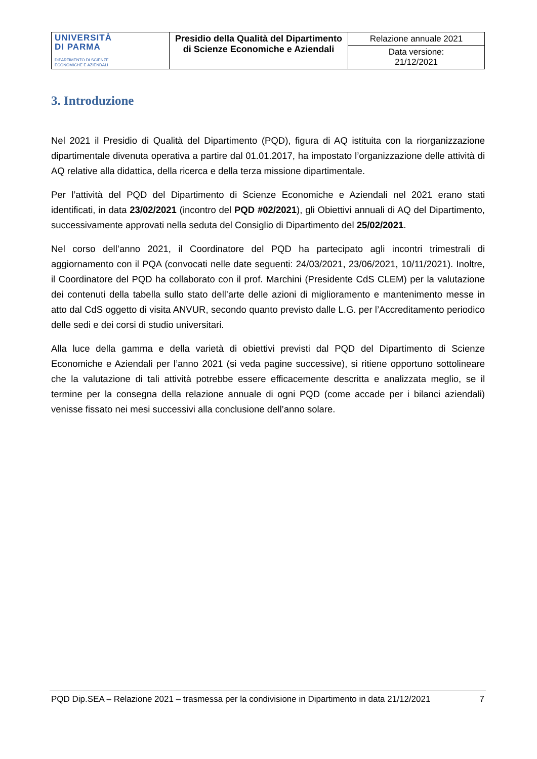| UNIVERSITÀ DI PARMA DIPARTIMENTO DI SCIENZE ECONOMICHE E AZIENDALI | Presidio della Qualità del Dipartimento di Scienze Economiche e Aziendali | Relazione annuale 2021 |
| | | Data versione: 21/12/2021 |
3. Introduzione
Nel 2021 il Presidio di Qualità del Dipartimento (PQD), figura di AQ istituita con la riorganizzazione dipartimentale divenuta operativa a partire dal 01.01.2017, ha impostato l’organizzazione delle attività di AQ relative alla didattica, della ricerca e della terza missione dipartimentale.
Per l’attività del PQD del Dipartimento di Scienze Economiche e Aziendali nel 2021 erano stati identificati, in data 23/02/2021 (incontro del PQD #02/2021), gli Obiettivi annuali di AQ del Dipartimento, successivamente approvati nella seduta del Consiglio di Dipartimento del 25/02/2021.
Nel corso dell’anno 2021, il Coordinatore del PQD ha partecipato agli incontri trimestrali di aggiornamento con il PQA (convocati nelle date seguenti: 24/03/2021, 23/06/2021, 10/11/2021). Inoltre, il Coordinatore del PQD ha collaborato con il prof. Marchini (Presidente CdS CLEM) per la valutazione dei contenuti della tabella sullo stato dell’arte delle azioni di miglioramento e mantenimento messe in atto dal CdS oggetto di visita ANVUR, secondo quanto previsto dalle L.G. per l’Accreditamento periodico delle sedi e dei corsi di studio universitari.
Alla luce della gamma e della varietà di obiettivi previsti dal PQD del Dipartimento di Scienze Economiche e Aziendali per l’anno 2021 (si veda pagine successive), si ritiene opportuno sottolineare che la valutazione di tali attività potrebbe essere efficacemente descritta e analizzata meglio, se il termine per la consegna della relazione annuale di ogni PQD (come accade per i bilanci aziendali) venisse fissato nei mesi successivi alla conclusione dell’anno solare.
PQD Dip.SEA – Relazione 2021 – trasmessa per la condivisione in Dipartimento in data 21/12/2021 7